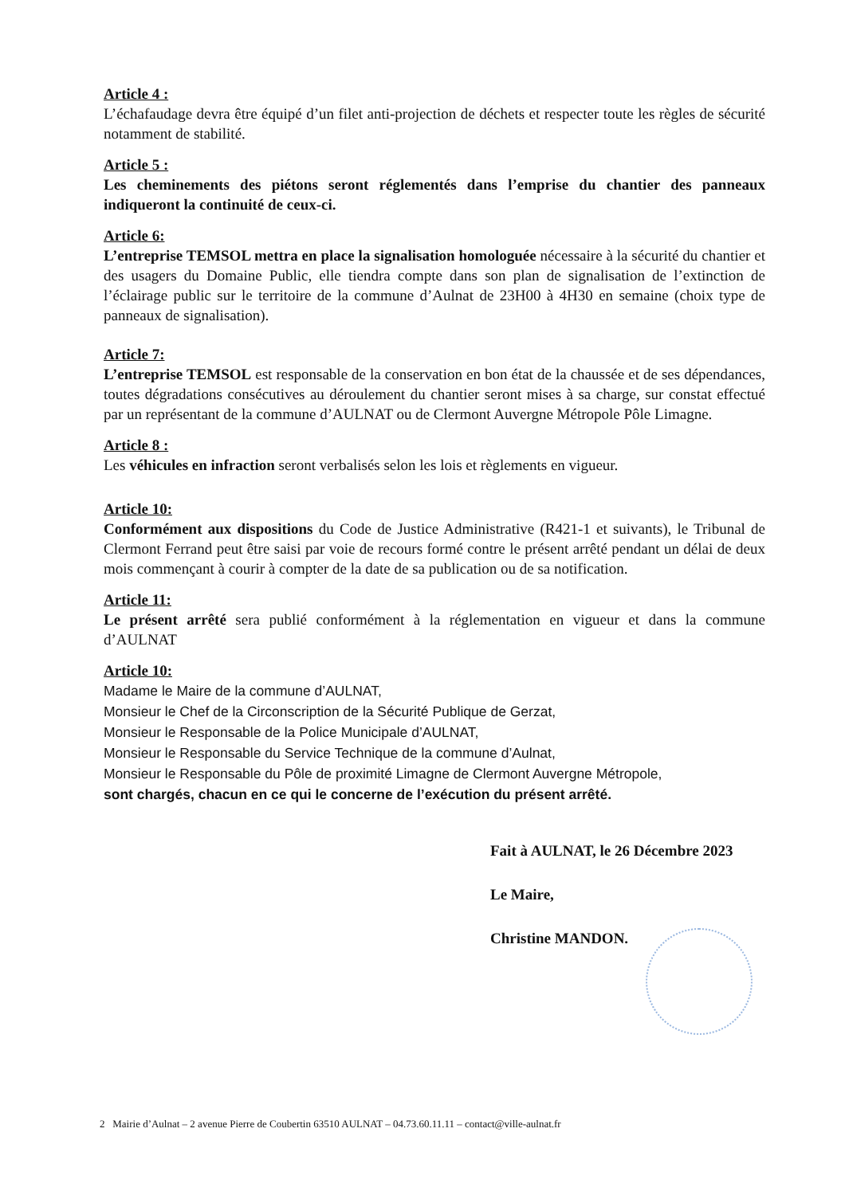Article 4 :
L’échafaudage devra être équipé d’un filet anti-projection de déchets et respecter toute les règles de sécurité notamment de stabilité.
Article 5 :
Les cheminements des piétons seront réglementés dans l’emprise du chantier des panneaux indiqueront la continuité de ceux-ci.
Article 6:
L’entreprise TEMSOL mettra en place la signalisation homologuée nécessaire à la sécurité du chantier et des usagers du Domaine Public, elle tiendra compte dans son plan de signalisation de l’extinction de l’éclairage public sur le territoire de la commune d’Aulnat de 23H00 à 4H30 en semaine (choix type de panneaux de signalisation).
Article 7:
L’entreprise TEMSOL est responsable de la conservation en bon état de la chaussée et de ses dépendances, toutes dégradations consécutives au déroulement du chantier seront mises à sa charge, sur constat effectué par un représentant de la commune d’AULNAT ou de Clermont Auvergne Métropole Pôle Limagne.
Article 8 :
Les véhicules en infraction seront verbalisés selon les lois et règlements en vigueur.
Article 10:
Conformément aux dispositions du Code de Justice Administrative (R421-1 et suivants), le Tribunal de Clermont Ferrand peut être saisi par voie de recours formé contre le présent arrêté pendant un délai de deux mois commençant à courir à compter de la date de sa publication ou de sa notification.
Article 11:
Le présent arrêté sera publié conformément à la réglementation en vigueur et dans la commune d’AULNAT
Article 10:
Madame le Maire de la commune d’AULNAT,
Monsieur le Chef de la Circonscription de la Sécurité Publique de Gerzat,
Monsieur le Responsable de la Police Municipale d’AULNAT,
Monsieur le Responsable du Service Technique de la commune d’Aulnat,
Monsieur le Responsable du Pôle de proximité Limagne de Clermont Auvergne Métropole,
sont chargés, chacun en ce qui le concerne de l’exécution du présent arrêté.
Fait à AULNAT, le 26 Décembre 2023
Le Maire,
Christine MANDON.
2 Mairie d’Aulnat – 2 avenue Pierre de Coubertin 63510 AULNAT – 04.73.60.11.11 – contact@ville-aulnat.fr